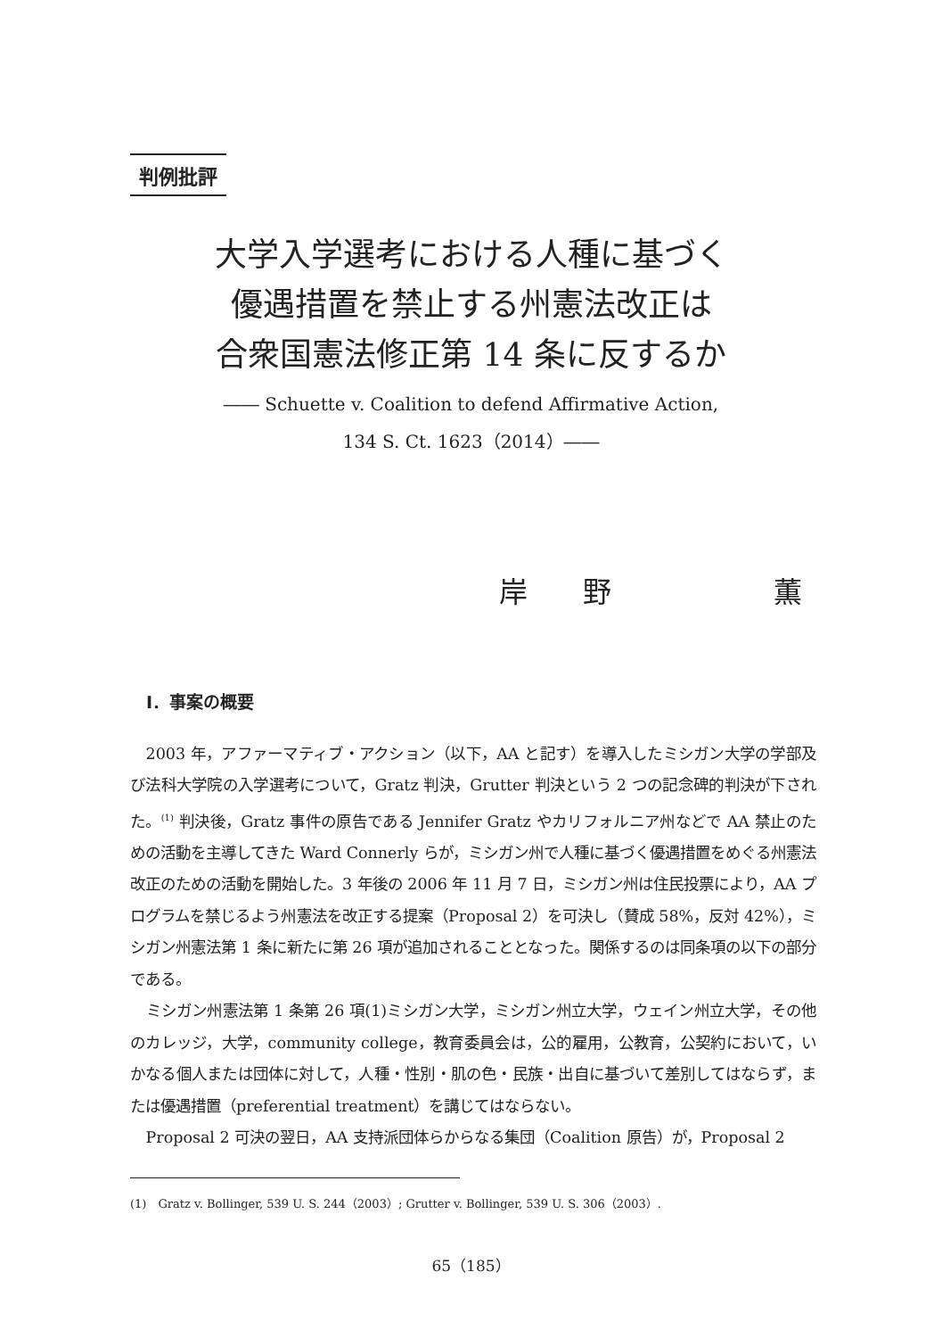判例批評
大学入学選考における人種に基づく
優遇措置を禁止する州憲法改正は
合衆国憲法修正第 14 条に反するか
―― Schuette v. Coalition to defend Affirmative Action,
134 S. Ct. 1623（2014）――
岸 野 薫
Ⅰ．事案の概要
2003 年，アファーマティブ・アクション（以下，AA と記す）を導入したミシガン大学の学部及び法科大学院の入学選考について，Gratz 判決，Grutter 判決という 2 つの記念碑的判決が下された。<sup>(1)</sup> 判決後，Gratz 事件の原告である Jennifer Gratz やカリフォルニア州などで AA 禁止のための活動を主導してきた Ward Connerly らが，ミシガン州で人種に基づく優遇措置をめぐる州憲法改正のための活動を開始した。3 年後の 2006 年 11 月 7 日，ミシガン州は住民投票により，AA プログラムを禁じるよう州憲法を改正する提案（Proposal 2）を可決し（賛成 58%，反対 42%），ミシガン州憲法第 1 条に新たに第 26 項が追加されることとなった。関係するのは同条項の以下の部分である。
ミシガン州憲法第 1 条第 26 項(1)ミシガン大学，ミシガン州立大学，ウェイン州立大学，その他のカレッジ，大学，community college，教育委員会は，公的雇用，公教育，公契約において，いかなる個人または団体に対して，人種・性別・肌の色・民族・出自に基づいて差別してはならず，または優遇措置（preferential treatment）を講じてはならない。
Proposal 2 可決の翌日，AA 支持派団体らからなる集団（Coalition 原告）が，Proposal 2
(1)　Gratz v. Bollinger, 539 U. S. 244（2003）; Grutter v. Bollinger, 539 U. S. 306（2003）.
65（185）